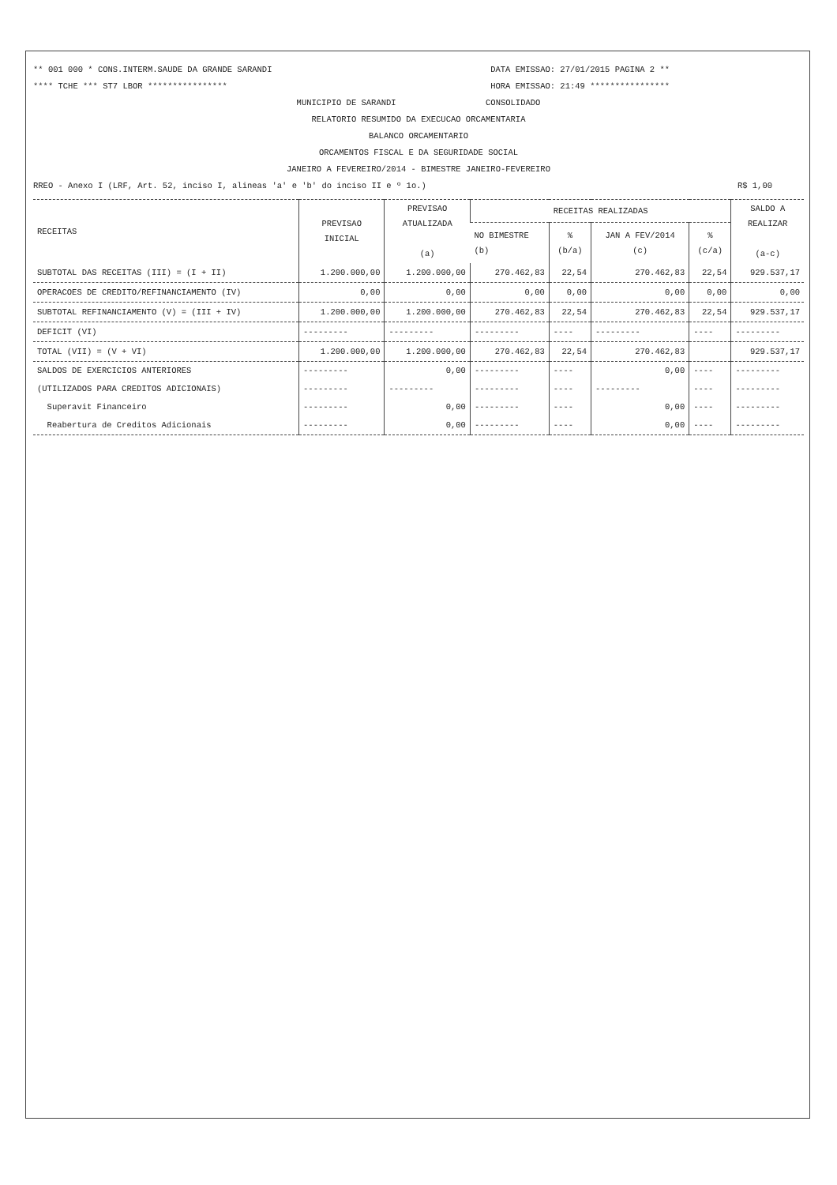** 001 000 * CONS.INTERM.SAUDE DA GRANDE SARANDI DATA EMISSAO: 27/01/2015 PAGINA 2 **
**** TCHE *** ST7 LBOR **************** HORA EMISSAO: 21:49 ****************
MUNICIPIO DE SARANDI CONSOLIDADO
RELATORIO RESUMIDO DA EXECUCAO ORCAMENTARIA
BALANCO ORCAMENTARIO
ORCAMENTOS FISCAL E DA SEGURIDADE SOCIAL
JANEIRO A FEVEREIRO/2014 - BIMESTRE JANEIRO-FEVEREIRO
RREO - Anexo I (LRF, Art. 52, inciso I, alineas 'a' e 'b' do inciso II e º 1o.) R$ 1,00
| RECEITAS | PREVISAO INICIAL | PREVISAO ATUALIZADA (a) | RECEITAS REALIZADAS | | | | SALDO A REALIZAR (a-c) |
| --- | --- | --- | --- | --- | --- | --- | --- |
| | | | NO BIMESTRE (b) | % (b/a) | JAN A FEV/2014 (c) | % (c/a) | |
| SUBTOTAL DAS RECEITAS (III) = (I + II) | 1.200.000,00 | 1.200.000,00 | 270.462,83 | 22,54 | 270.462,83 | 22,54 | 929.537,17 |
| OPERACOES DE CREDITO/REFINANCIAMENTO (IV) | 0,00 | 0,00 | 0,00 | 0,00 | 0,00 | 0,00 | 0,00 |
| SUBTOTAL REFINANCIAMENTO (V) = (III + IV) | 1.200.000,00 | 1.200.000,00 | 270.462,83 | 22,54 | 270.462,83 | 22,54 | 929.537,17 |
| DEFICIT (VI) | --------- | --------- | --------- | ---- | --------- | ---- | --------- |
| TOTAL (VII) = (V + VI) | 1.200.000,00 | 1.200.000,00 | 270.462,83 | 22,54 | 270.462,83 | | 929.537,17 |
| SALDOS DE EXERCICIOS ANTERIORES | --------- | 0,00 | --------- | ---- | 0,00 | ---- | --------- |
| (UTILIZADOS PARA CREDITOS ADICIONAIS) | --------- | --------- | --------- | ---- | --------- | ---- | --------- |
| Superavit Financeiro | --------- | 0,00 | --------- | ---- | 0,00 | ---- | --------- |
| Reabertura de Creditos Adicionais | --------- | 0,00 | --------- | ---- | 0,00 | ---- | --------- |